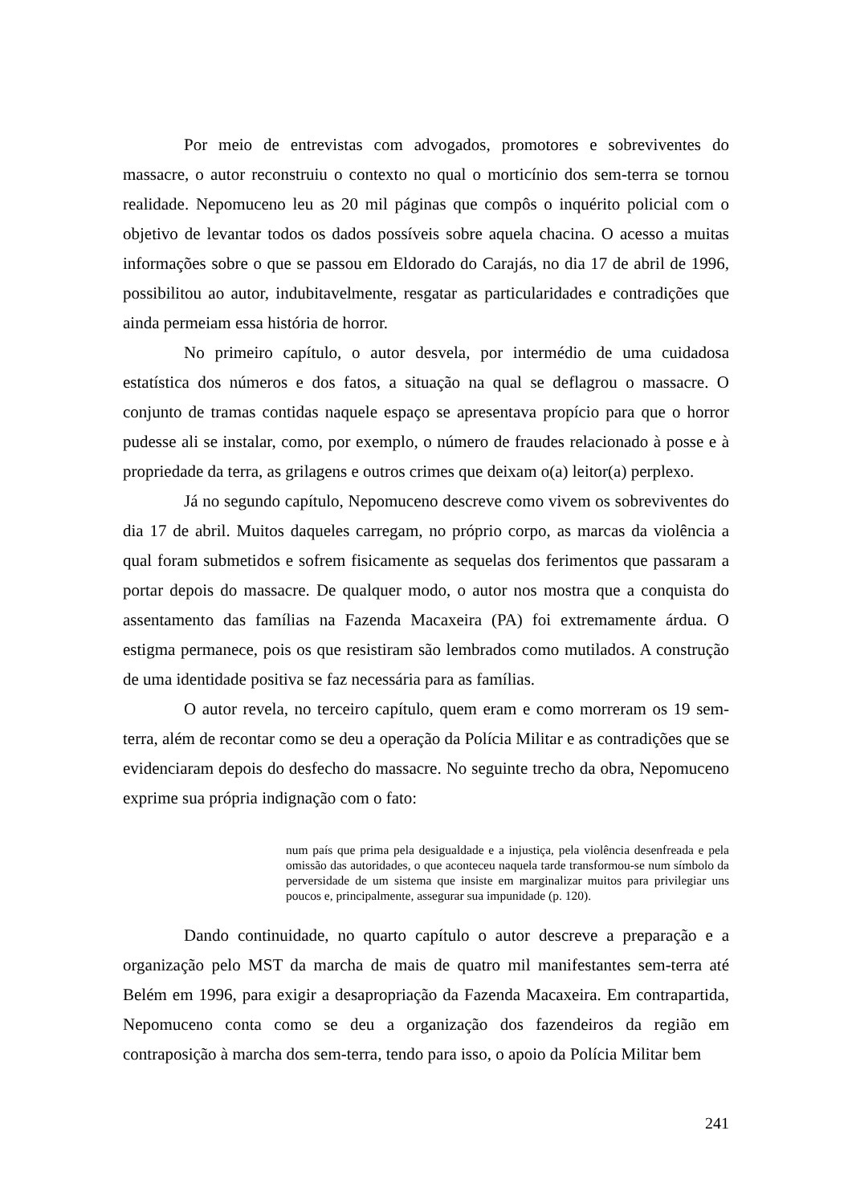Por meio de entrevistas com advogados, promotores e sobreviventes do massacre, o autor reconstruiu o contexto no qual o morticínio dos sem-terra se tornou realidade. Nepomuceno leu as 20 mil páginas que compôs o inquérito policial com o objetivo de levantar todos os dados possíveis sobre aquela chacina. O acesso a muitas informações sobre o que se passou em Eldorado do Carajás, no dia 17 de abril de 1996, possibilitou ao autor, indubitavelmente, resgatar as particularidades e contradições que ainda permeiam essa história de horror.
No primeiro capítulo, o autor desvela, por intermédio de uma cuidadosa estatística dos números e dos fatos, a situação na qual se deflagrou o massacre. O conjunto de tramas contidas naquele espaço se apresentava propício para que o horror pudesse ali se instalar, como, por exemplo, o número de fraudes relacionado à posse e à propriedade da terra, as grilagens e outros crimes que deixam o(a) leitor(a) perplexo.
Já no segundo capítulo, Nepomuceno descreve como vivem os sobreviventes do dia 17 de abril. Muitos daqueles carregam, no próprio corpo, as marcas da violência a qual foram submetidos e sofrem fisicamente as sequelas dos ferimentos que passaram a portar depois do massacre. De qualquer modo, o autor nos mostra que a conquista do assentamento das famílias na Fazenda Macaxeira (PA) foi extremamente árdua. O estigma permanece, pois os que resistiram são lembrados como mutilados. A construção de uma identidade positiva se faz necessária para as famílias.
O autor revela, no terceiro capítulo, quem eram e como morreram os 19 sem-terra, além de recontar como se deu a operação da Polícia Militar e as contradições que se evidenciaram depois do desfecho do massacre. No seguinte trecho da obra, Nepomuceno exprime sua própria indignação com o fato:
num país que prima pela desigualdade e a injustiça, pela violência desenfreada e pela omissão das autoridades, o que aconteceu naquela tarde transformou-se num símbolo da perversidade de um sistema que insiste em marginalizar muitos para privilegiar uns poucos e, principalmente, assegurar sua impunidade (p. 120).
Dando continuidade, no quarto capítulo o autor descreve a preparação e a organização pelo MST da marcha de mais de quatro mil manifestantes sem-terra até Belém em 1996, para exigir a desapropriação da Fazenda Macaxeira. Em contrapartida, Nepomuceno conta como se deu a organização dos fazendeiros da região em contraposição à marcha dos sem-terra, tendo para isso, o apoio da Polícia Militar bem
241